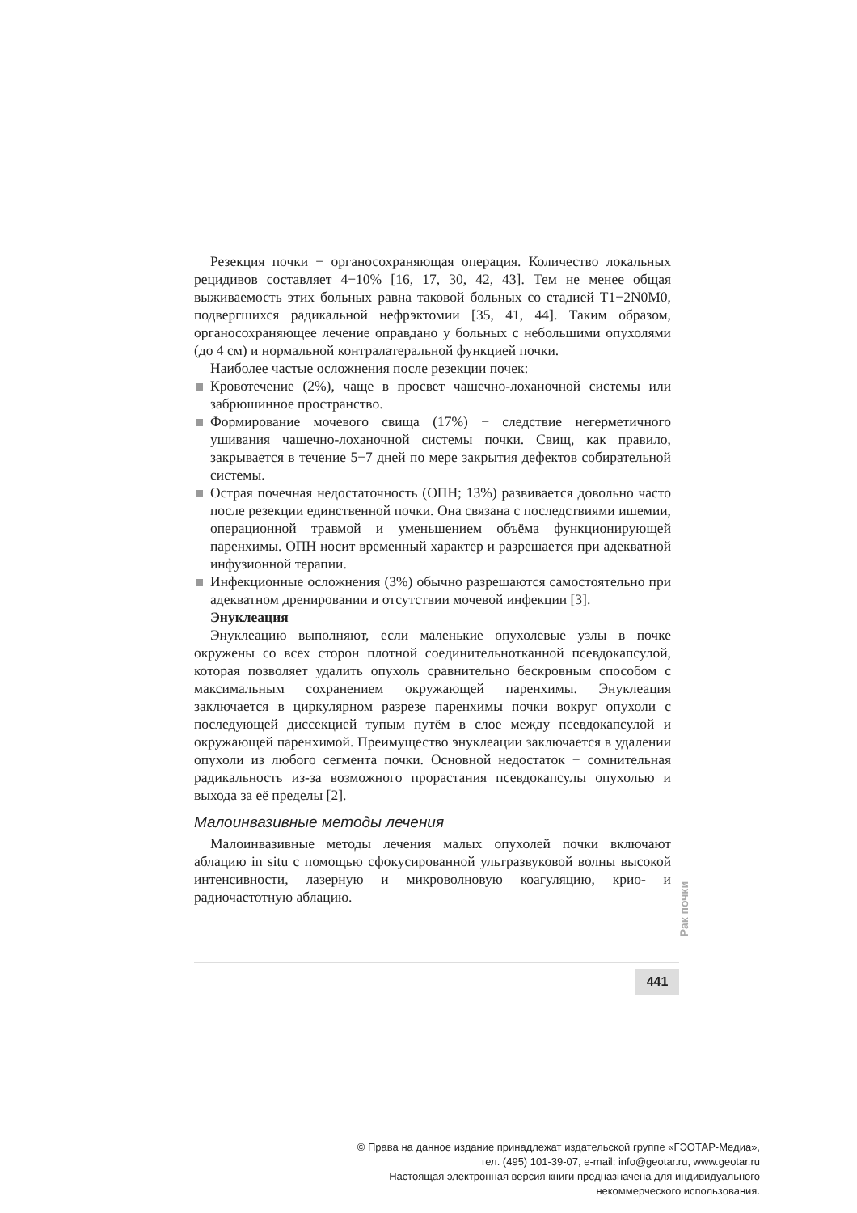Резекция почки − органосохраняющая операция. Количество локальных рецидивов составляет 4−10% [16, 17, 30, 42, 43]. Тем не менее общая выживаемость этих больных равна таковой больных со стадией T1−2N0M0, подвергшихся радикальной нефрэктомии [35, 41, 44]. Таким образом, органосохраняющее лечение оправдано у больных с небольшими опухолями (до 4 см) и нормальной контралатеральной функцией почки.
Наиболее частые осложнения после резекции почек:
Кровотечение (2%), чаще в просвет чашечно-лоханочной системы или забрюшинное пространство.
Формирование мочевого свища (17%) − следствие негерметичного ушивания чашечно-лоханочной системы почки. Свищ, как правило, закрывается в течение 5−7 дней по мере закрытия дефектов собирательной системы.
Острая почечная недостаточность (ОПН; 13%) развивается довольно часто после резекции единственной почки. Она связана с последствиями ишемии, операционной травмой и уменьшением объёма функционирующей паренхимы. ОПН носит временный характер и разрешается при адекватной инфузионной терапии.
Инфекционные осложнения (3%) обычно разрешаются самостоятельно при адекватном дренировании и отсутствии мочевой инфекции [3].
Энуклеация
Энуклеацию выполняют, если маленькие опухолевые узлы в почке окружены со всех сторон плотной соединительнотканной псевдокапсулой, которая позволяет удалить опухоль сравнительно бескровным способом с максимальным сохранением окружающей паренхимы. Энуклеация заключается в циркулярном разрезе паренхимы почки вокруг опухоли с последующей диссекцией тупым путём в слое между псевдокапсулой и окружающей паренхимой. Преимущество энуклеации заключается в удалении опухоли из любого сегмента почки. Основной недостаток − сомнительная радикальность из-за возможного прорастания псевдокапсулы опухолью и выхода за её пределы [2].
Малоинвазивные методы лечения
Малоинвазивные методы лечения малых опухолей почки включают аблацию in situ с помощью сфокусированной ультразвуковой волны высокой интенсивности, лазерную и микроволновую коагуляцию, крио- и радиочастотную аблацию.
Рак почки
441
© Права на данное издание принадлежат издательской группе «ГЭОТАР-Медиа»,
тел. (495) 101-39-07, e-mail: info@geotar.ru, www.geotar.ru
Настоящая электронная версия книги предназначена для индивидуального
некоммерческого использования.